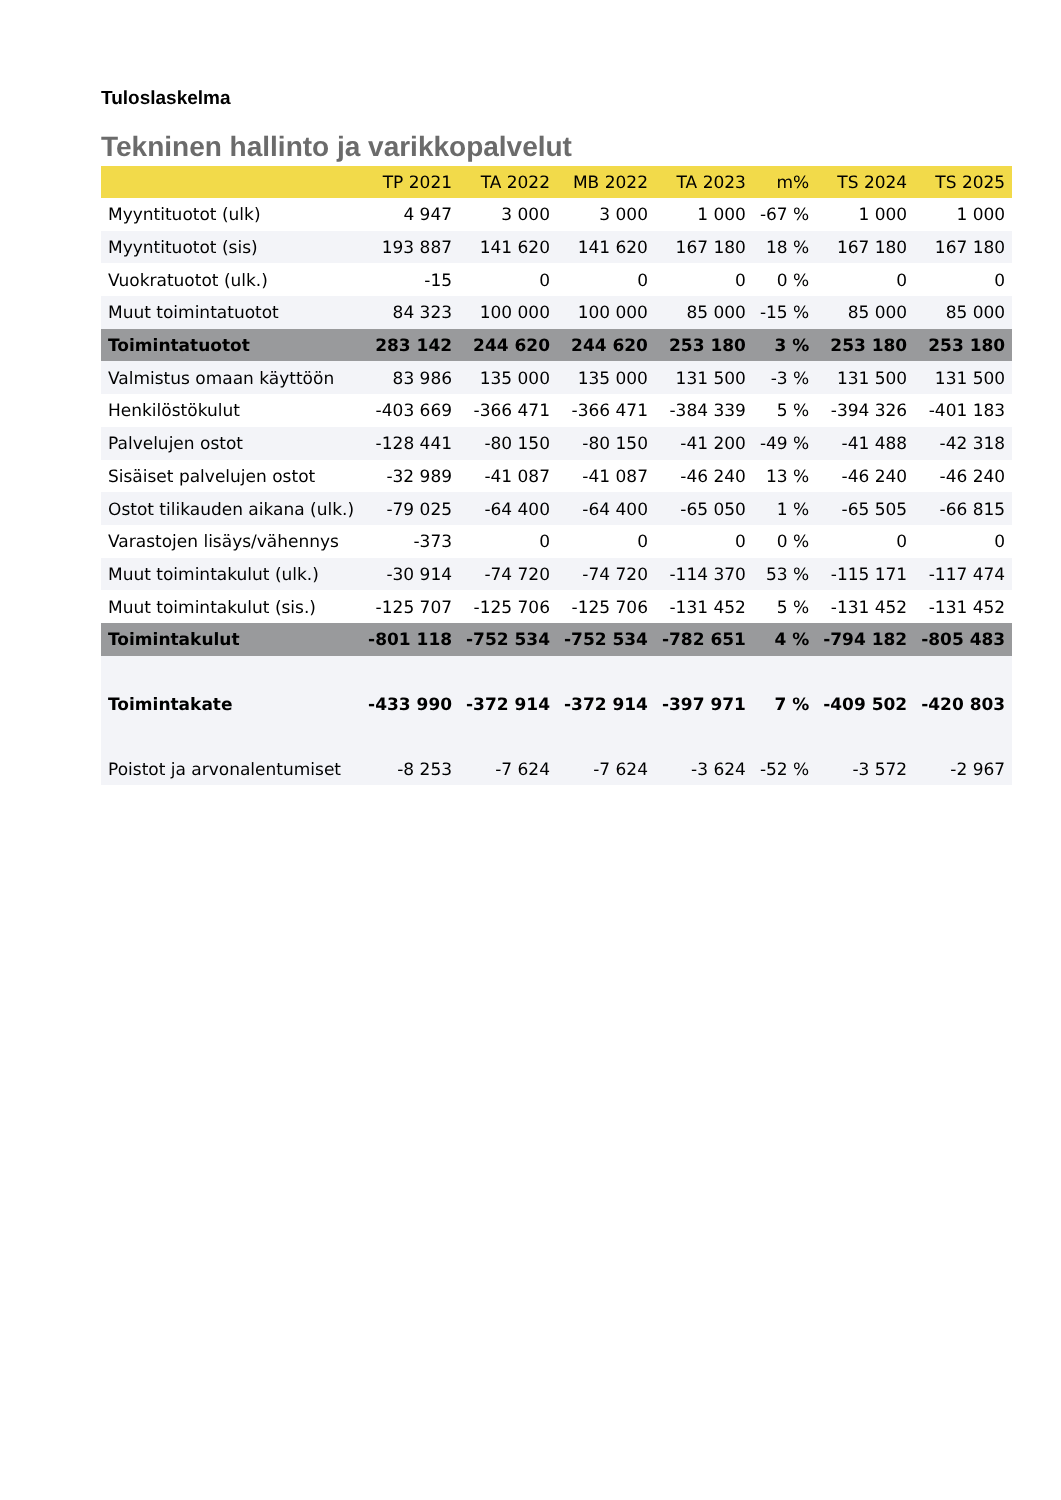Tuloslaskelma
Tekninen hallinto ja varikkopalvelut
| | TP 2021 | TA 2022 | MB 2022 | TA 2023 | m% | TS 2024 | TS 2025 |
| --- | --- | --- | --- | --- | --- | --- | --- |
| Myyntituotot (ulk) | 4 947 | 3 000 | 3 000 | 1 000 | -67 % | 1 000 | 1 000 |
| Myyntituotot (sis) | 193 887 | 141 620 | 141 620 | 167 180 | 18 % | 167 180 | 167 180 |
| Vuokratuotot (ulk.) | -15 | 0 | 0 | 0 | 0 % | 0 | 0 |
| Muut toimintatuotot | 84 323 | 100 000 | 100 000 | 85 000 | -15 % | 85 000 | 85 000 |
| Toimintatuotot | 283 142 | 244 620 | 244 620 | 253 180 | 3 % | 253 180 | 253 180 |
| Valmistus omaan käyttöön | 83 986 | 135 000 | 135 000 | 131 500 | -3 % | 131 500 | 131 500 |
| Henkilöstökulut | -403 669 | -366 471 | -366 471 | -384 339 | 5 % | -394 326 | -401 183 |
| Palvelujen ostot | -128 441 | -80 150 | -80 150 | -41 200 | -49 % | -41 488 | -42 318 |
| Sisäiset palvelujen ostot | -32 989 | -41 087 | -41 087 | -46 240 | 13 % | -46 240 | -46 240 |
| Ostot tilikauden aikana (ulk.) | -79 025 | -64 400 | -64 400 | -65 050 | 1 % | -65 505 | -66 815 |
| Varastojen lisäys/vähennys | -373 | 0 | 0 | 0 | 0 % | 0 | 0 |
| Muut toimintakulut (ulk.) | -30 914 | -74 720 | -74 720 | -114 370 | 53 % | -115 171 | -117 474 |
| Muut toimintakulut (sis.) | -125 707 | -125 706 | -125 706 | -131 452 | 5 % | -131 452 | -131 452 |
| Toimintakulut | -801 118 | -752 534 | -752 534 | -782 651 | 4 % | -794 182 | -805 483 |
| Toimintakate | -433 990 | -372 914 | -372 914 | -397 971 | 7 % | -409 502 | -420 803 |
| Poistot ja arvonalentumiset | -8 253 | -7 624 | -7 624 | -3 624 | -52 % | -3 572 | -2 967 |